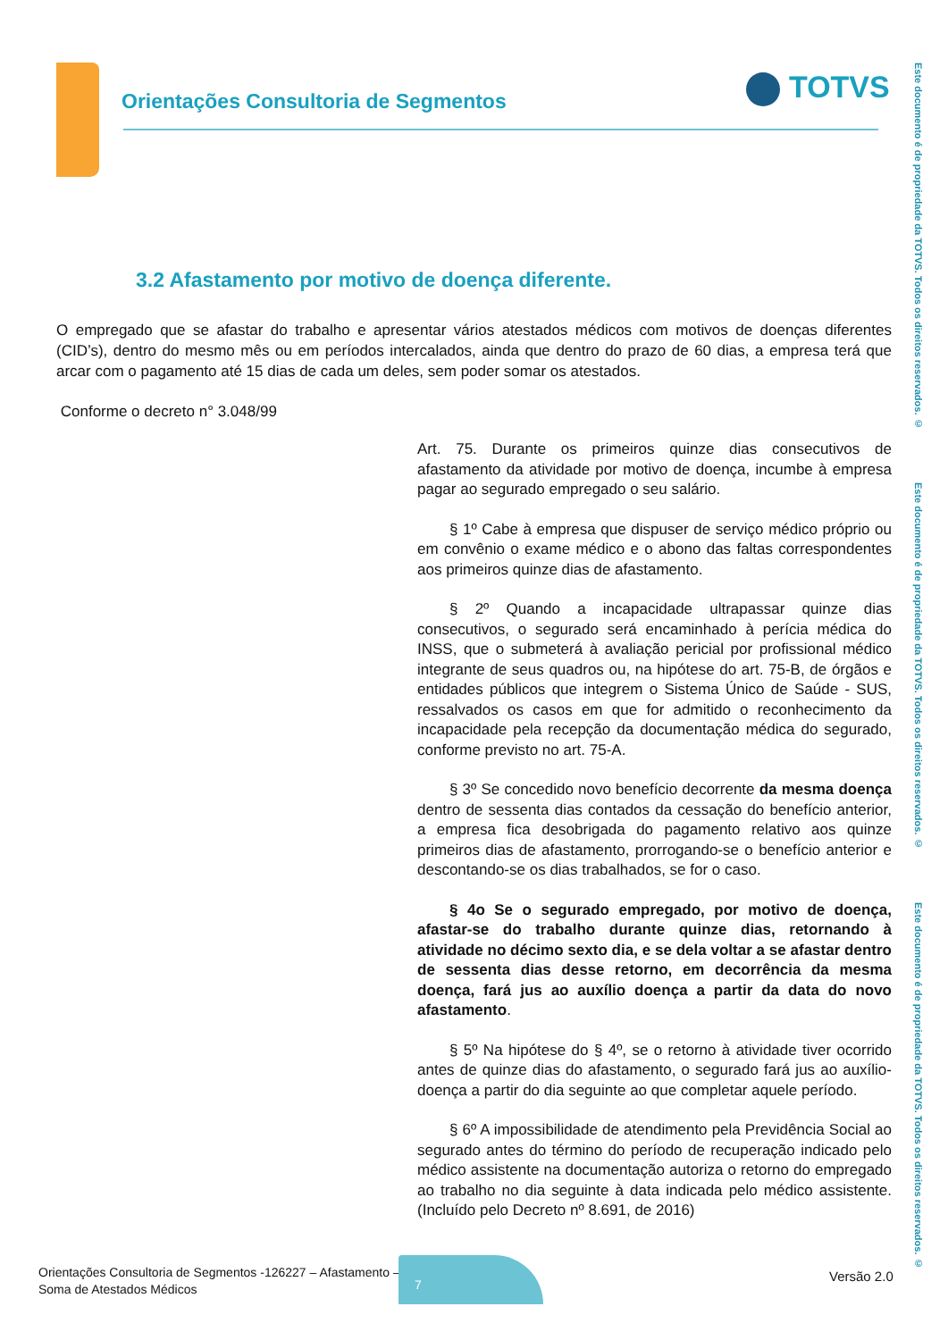Orientações Consultoria de Segmentos
TOTVS
Este documento é de propriedade da TOTVS. Todos os direitos reservados. ©
Este documento é de propriedade da TOTVS. Todos os direitos reservados. ©
Este documento é de propriedade da TOTVS. Todos os direitos reservados. ©
3.2 Afastamento por motivo de doença diferente.
O empregado que se afastar do trabalho e apresentar vários atestados médicos com motivos de doenças diferentes (CID’s), dentro do mesmo mês ou em períodos intercalados, ainda que dentro do prazo de 60 dias, a empresa terá que arcar com o pagamento até 15 dias de cada um deles, sem poder somar os atestados.
Conforme o decreto n° 3.048/99
Art. 75. Durante os primeiros quinze dias consecutivos de afastamento da atividade por motivo de doença, incumbe à empresa pagar ao segurado empregado o seu salário.
§ 1º Cabe à empresa que dispuser de serviço médico próprio ou em convênio o exame médico e o abono das faltas correspondentes aos primeiros quinze dias de afastamento.
§ 2º Quando a incapacidade ultrapassar quinze dias consecutivos, o segurado será encaminhado à perícia médica do INSS, que o submeterá à avaliação pericial por profissional médico integrante de seus quadros ou, na hipótese do art. 75-B, de órgãos e entidades públicos que integrem o Sistema Único de Saúde - SUS, ressalvados os casos em que for admitido o reconhecimento da incapacidade pela recepção da documentação médica do segurado, conforme previsto no art. 75-A.
§ 3º Se concedido novo benefício decorrente da mesma doença dentro de sessenta dias contados da cessação do benefício anterior, a empresa fica desobrigada do pagamento relativo aos quinze primeiros dias de afastamento, prorrogando-se o benefício anterior e descontando-se os dias trabalhados, se for o caso.
§ 4o Se o segurado empregado, por motivo de doença, afastar-se do trabalho durante quinze dias, retornando à atividade no décimo sexto dia, e se dela voltar a se afastar dentro de sessenta dias desse retorno, em decorrência da mesma doença, fará jus ao auxílio doença a partir da data do novo afastamento.
§ 5º Na hipótese do § 4º, se o retorno à atividade tiver ocorrido antes de quinze dias do afastamento, o segurado fará jus ao auxílio-doença a partir do dia seguinte ao que completar aquele período.
§ 6º A impossibilidade de atendimento pela Previdência Social ao segurado antes do término do período de recuperação indicado pelo médico assistente na documentação autoriza o retorno do empregado ao trabalho no dia seguinte à data indicada pelo médico assistente. (Incluído pelo Decreto nº 8.691, de 2016)
Orientações Consultoria de Segmentos -126227 – Afastamento –
Soma de Atestados Médicos
7
Versão 2.0